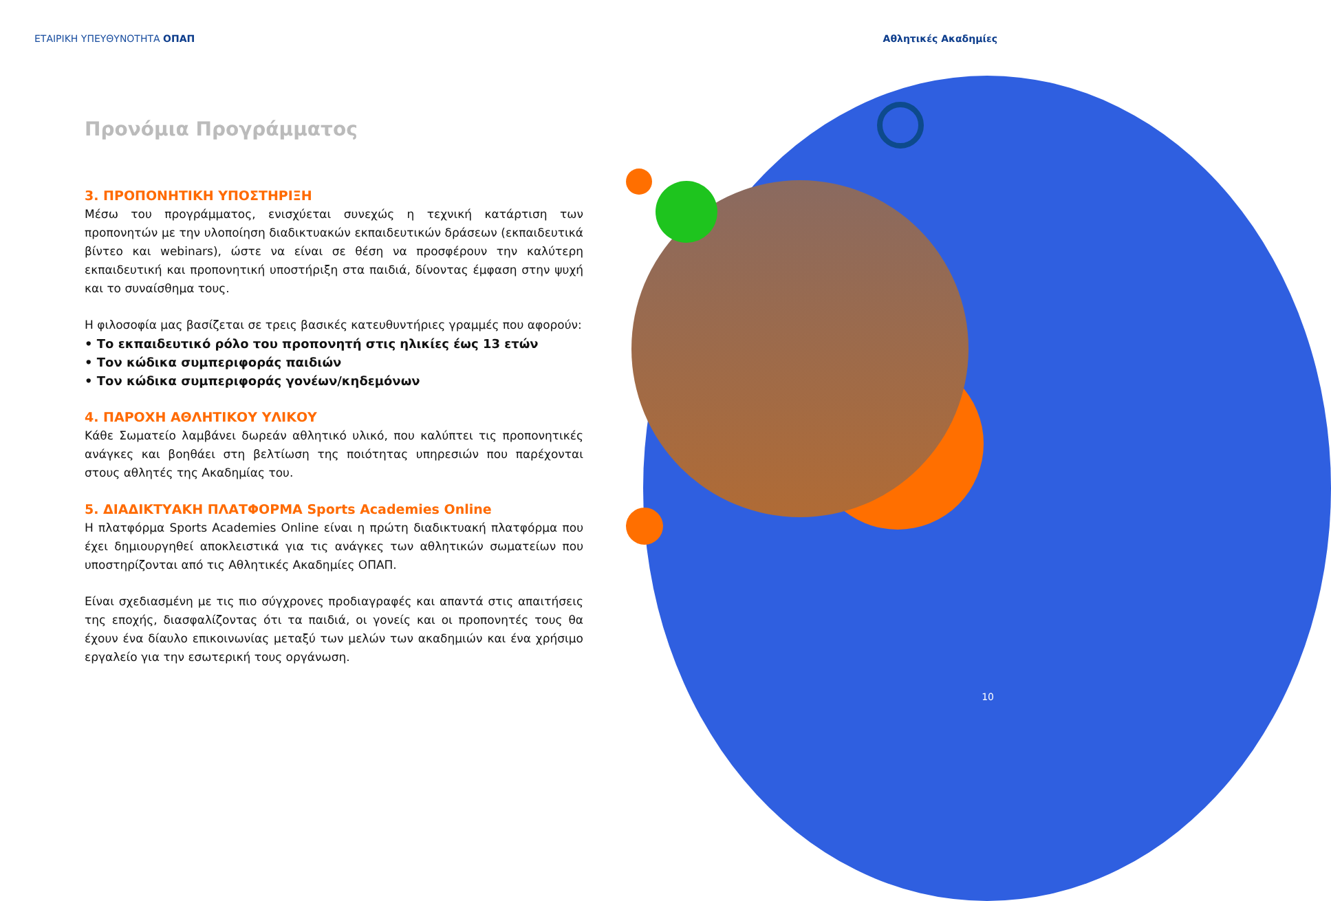ΕΤΑΙΡΙΚΗ ΥΠΕΥΘΥΝΟΤΗΤΑ ΟΠΑΠ Αθλητικές Ακαδημίες
Προνόμια Προγράμματος
3. ΠΡΟΠΟΝΗΤΙΚΗ ΥΠΟΣΤΗΡΙΞΗ
Μέσω του προγράμματος, ενισχύεται συνεχώς η τεχνική κατάρτιση των προπονητών με την υλοποίηση διαδικτυακών εκπαιδευτικών δράσεων (εκπαιδευτικά βίντεο και webinars), ώστε να είναι σε θέση να προσφέρουν την καλύτερη εκπαιδευτική και προπονητική υποστήριξη στα παιδιά, δίνοντας έμφαση στην ψυχή και το συναίσθημα τους.
Η φιλοσοφία μας βασίζεται σε τρεις βασικές κατευθυντήριες γραμμές που αφορούν:
• Το εκπαιδευτικό ρόλο του προπονητή στις ηλικίες έως 13 ετών
• Τον κώδικα συμπεριφοράς παιδιών
• Τον κώδικα συμπεριφοράς γονέων/κηδεμόνων
4. ΠΑΡΟΧΗ ΑΘΛΗΤΙΚΟΥ ΥΛΙΚΟΥ
Κάθε Σωματείο λαμβάνει δωρεάν αθλητικό υλικό, που καλύπτει τις προπονητικές ανάγκες και βοηθάει στη βελτίωση της ποιότητας υπηρεσιών που παρέχονται στους αθλητές της Ακαδημίας του.
5. ΔΙΑΔΙΚΤΥΑΚΗ ΠΛΑΤΦΟΡΜΑ Sports Academies Online
Η πλατφόρμα Sports Academies Online είναι η πρώτη διαδικτυακή πλατφόρμα που έχει δημιουργηθεί αποκλειστικά για τις ανάγκες των αθλητικών σωματείων που υποστηρίζονται από τις Αθλητικές Ακαδημίες ΟΠΑΠ.
Είναι σχεδιασμένη με τις πιο σύγχρονες προδιαγραφές και απαντά στις απαιτήσεις της εποχής, διασφαλίζοντας ότι τα παιδιά, οι γονείς και οι προπονητές τους θα έχουν ένα δίαυλο επικοινωνίας μεταξύ των μελών των ακαδημιών και ένα χρήσιμο εργαλείο για την εσωτερική τους οργάνωση.
10